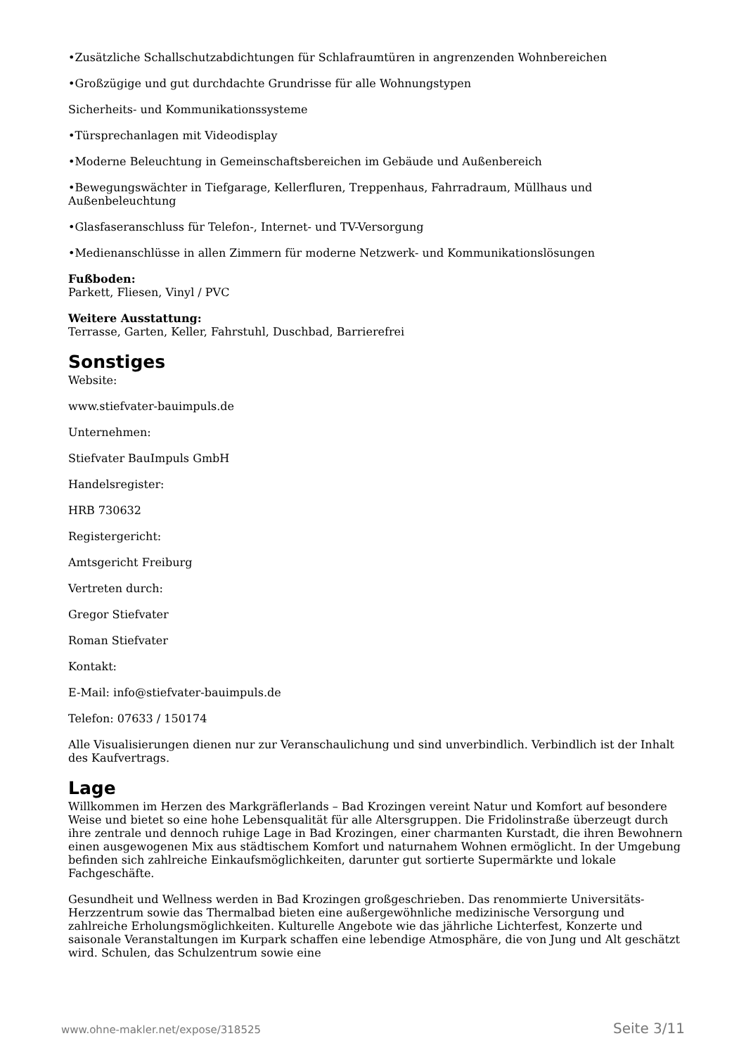•Zusätzliche Schallschutzabdichtungen für Schlafraumtüren in angrenzenden Wohnbereichen
•Großzügige und gut durchdachte Grundrisse für alle Wohnungstypen
Sicherheits- und Kommunikationssysteme
•Türsprechanlagen mit Videodisplay
•Moderne Beleuchtung in Gemeinschaftsbereichen im Gebäude und Außenbereich
•Bewegungswächter in Tiefgarage, Kellerfluren, Treppenhaus, Fahrradraum, Müllhaus und Außenbeleuchtung
•Glasfaseranschluss für Telefon-, Internet- und TV-Versorgung
•Medienanschlüsse in allen Zimmern für moderne Netzwerk- und Kommunikationslösungen
Fußboden:
Parkett, Fliesen, Vinyl / PVC
Weitere Ausstattung:
Terrasse, Garten, Keller, Fahrstuhl, Duschbad, Barrierefrei
Sonstiges
Website:
www.stiefvater-bauimpuls.de
Unternehmen:
Stiefvater BauImpuls GmbH
Handelsregister:
HRB 730632
Registergericht:
Amtsgericht Freiburg
Vertreten durch:
Gregor Stiefvater
Roman Stiefvater
Kontakt:
E-Mail: info@stiefvater-bauimpuls.de
Telefon: 07633 / 150174
Alle Visualisierungen dienen nur zur Veranschaulichung und sind unverbindlich. Verbindlich ist der Inhalt des Kaufvertrags.
Lage
Willkommen im Herzen des Markgräflerlands – Bad Krozingen vereint Natur und Komfort auf besondere Weise und bietet so eine hohe Lebensqualität für alle Altersgruppen. Die Fridolinstraße überzeugt durch ihre zentrale und dennoch ruhige Lage in Bad Krozingen, einer charmanten Kurstadt, die ihren Bewohnern einen ausgewogenen Mix aus städtischem Komfort und naturnahem Wohnen ermöglicht. In der Umgebung befinden sich zahlreiche Einkaufsmöglichkeiten, darunter gut sortierte Supermärkte und lokale Fachgeschäfte.
Gesundheit und Wellness werden in Bad Krozingen großgeschrieben. Das renommierte Universitäts-Herzzentrum sowie das Thermalbad bieten eine außergewöhnliche medizinische Versorgung und zahlreiche Erholungsmöglichkeiten. Kulturelle Angebote wie das jährliche Lichterfest, Konzerte und saisonale Veranstaltungen im Kurpark schaffen eine lebendige Atmosphäre, die von Jung und Alt geschätzt wird. Schulen, das Schulzentrum sowie eine
www.ohne-makler.net/expose/318525 Seite 3/11